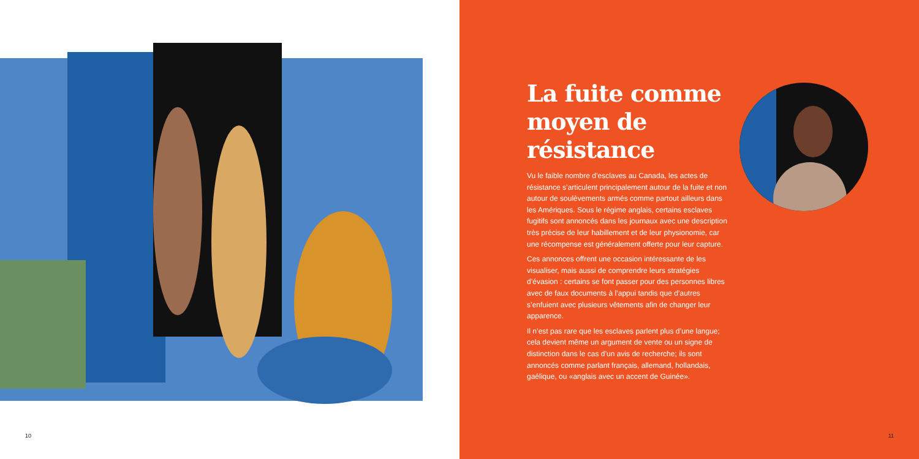10
La fuite comme moyen de résistance
Vu le faible nombre d’esclaves au Canada, les actes de résistance s’articulent principalement autour de la fuite et non autour de soulèvements armés comme partout ailleurs dans les Amériques. Sous le régime anglais, certains esclaves fugitifs sont annoncés dans les journaux avec une description très précise de leur habillement et de leur physionomie, car une récompense est généralement offerte pour leur capture.
Ces annonces offrent une occasion intéressante de les visualiser, mais aussi de comprendre leurs stratégies d’évasion : certains se font passer pour des personnes libres avec de faux documents à l’appui tandis que d’autres s’enfuient avec plusieurs vêtements afin de changer leur apparence.
Il n’est pas rare que les esclaves parlent plus d’une langue; cela devient même un argument de vente ou un signe de distinction dans le cas d’un avis de recherche; ils sont annoncés comme parlant français, allemand, hollandais, gaélique, ou «anglais avec un accent de Guinée».
11